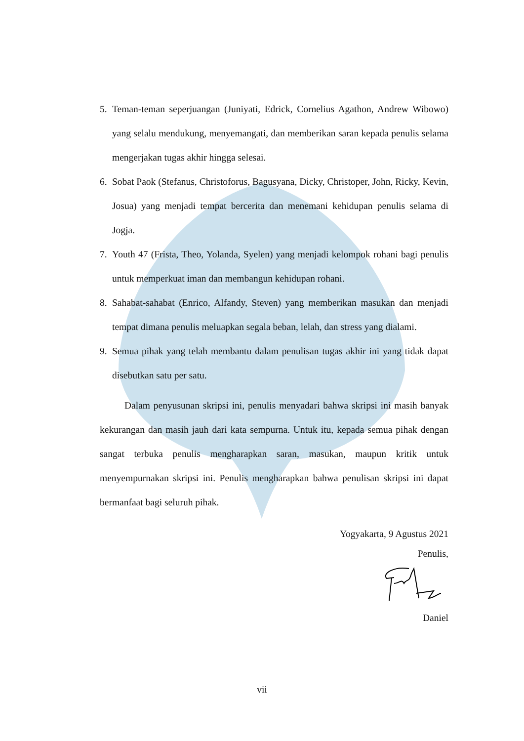5. Teman-teman seperjuangan (Juniyati, Edrick, Cornelius Agathon, Andrew Wibowo) yang selalu mendukung, menyemangati, dan memberikan saran kepada penulis selama mengerjakan tugas akhir hingga selesai.
6. Sobat Paok (Stefanus, Christoforus, Bagusyana, Dicky, Christoper, John, Ricky, Kevin, Josua) yang menjadi tempat bercerita dan menemani kehidupan penulis selama di Jogja.
7. Youth 47 (Frista, Theo, Yolanda, Syelen) yang menjadi kelompok rohani bagi penulis untuk memperkuat iman dan membangun kehidupan rohani.
8. Sahabat-sahabat (Enrico, Alfandy, Steven) yang memberikan masukan dan menjadi tempat dimana penulis meluapkan segala beban, lelah, dan stress yang dialami.
9. Semua pihak yang telah membantu dalam penulisan tugas akhir ini yang tidak dapat disebutkan satu per satu.
Dalam penyusunan skripsi ini, penulis menyadari bahwa skripsi ini masih banyak kekurangan dan masih jauh dari kata sempurna. Untuk itu, kepada semua pihak dengan sangat terbuka penulis mengharapkan saran, masukan, maupun kritik untuk menyempurnakan skripsi ini. Penulis mengharapkan bahwa penulisan skripsi ini dapat bermanfaat bagi seluruh pihak.
Yogyakarta, 9 Agustus 2021
Penulis,
Daniel
vii